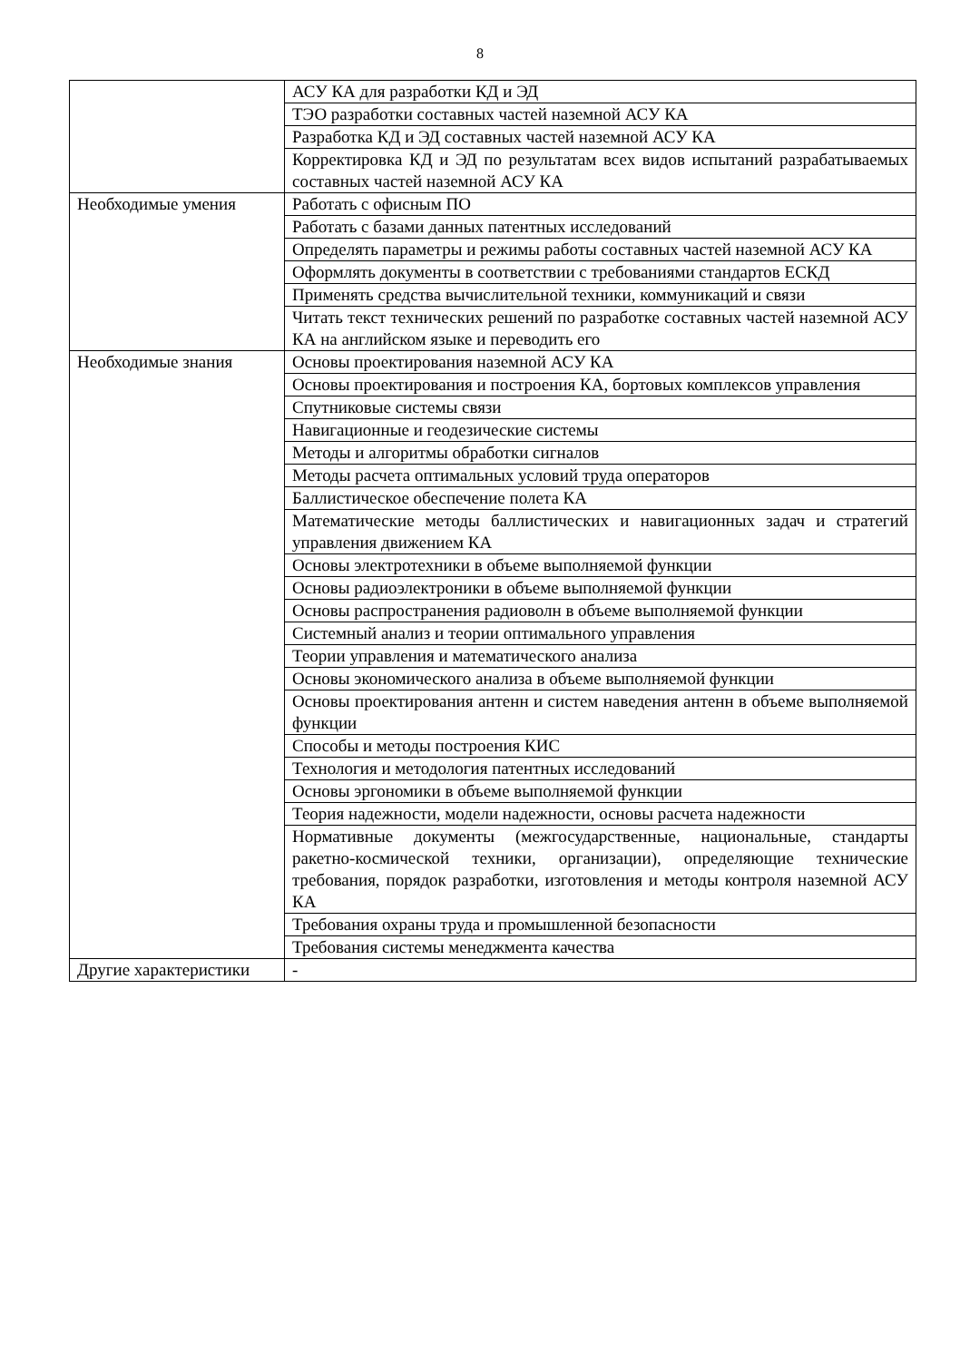8
| | АСУ КА для разработки КД и ЭД |
| | ТЭО разработки составных частей наземной АСУ КА |
| | Разработка КД и ЭД составных частей наземной АСУ КА |
| | Корректировка КД и ЭД по результатам всех видов испытаний разрабатываемых составных частей наземной АСУ КА |
| Необходимые умения | Работать с офисным ПО |
| | Работать с базами данных патентных исследований |
| | Определять параметры и режимы работы составных частей наземной АСУ КА |
| | Оформлять документы в соответствии с требованиями стандартов ЕСКД |
| | Применять средства вычислительной техники, коммуникаций и связи |
| | Читать текст технических решений по разработке составных частей наземной АСУ КА на английском языке и переводить его |
| Необходимые знания | Основы проектирования наземной АСУ КА |
| | Основы проектирования и построения КА, бортовых комплексов управления |
| | Спутниковые системы связи |
| | Навигационные и геодезические системы |
| | Методы и алгоритмы обработки сигналов |
| | Методы расчета оптимальных условий труда операторов |
| | Баллистическое обеспечение полета КА |
| | Математические методы баллистических и навигационных задач и стратегий управления движением КА |
| | Основы электротехники в объеме выполняемой функции |
| | Основы радиоэлектроники в объеме выполняемой функции |
| | Основы распространения радиоволн в объеме выполняемой функции |
| | Системный анализ и теории оптимального управления |
| | Теории управления и математического анализа |
| | Основы экономического анализа в объеме выполняемой функции |
| | Основы проектирования антенн и систем наведения антенн в объеме выполняемой функции |
| | Способы и методы построения КИС |
| | Технология и методология патентных исследований |
| | Основы эргономики в объеме выполняемой функции |
| | Теория надежности, модели надежности, основы расчета надежности |
| | Нормативные документы (межгосударственные, национальные, стандарты ракетно-космической техники, организации), определяющие технические требования, порядок разработки, изготовления и методы контроля наземной АСУ КА |
| | Требования охраны труда и промышленной безопасности |
| | Требования системы менеджмента качества |
| Другие характеристики | - |